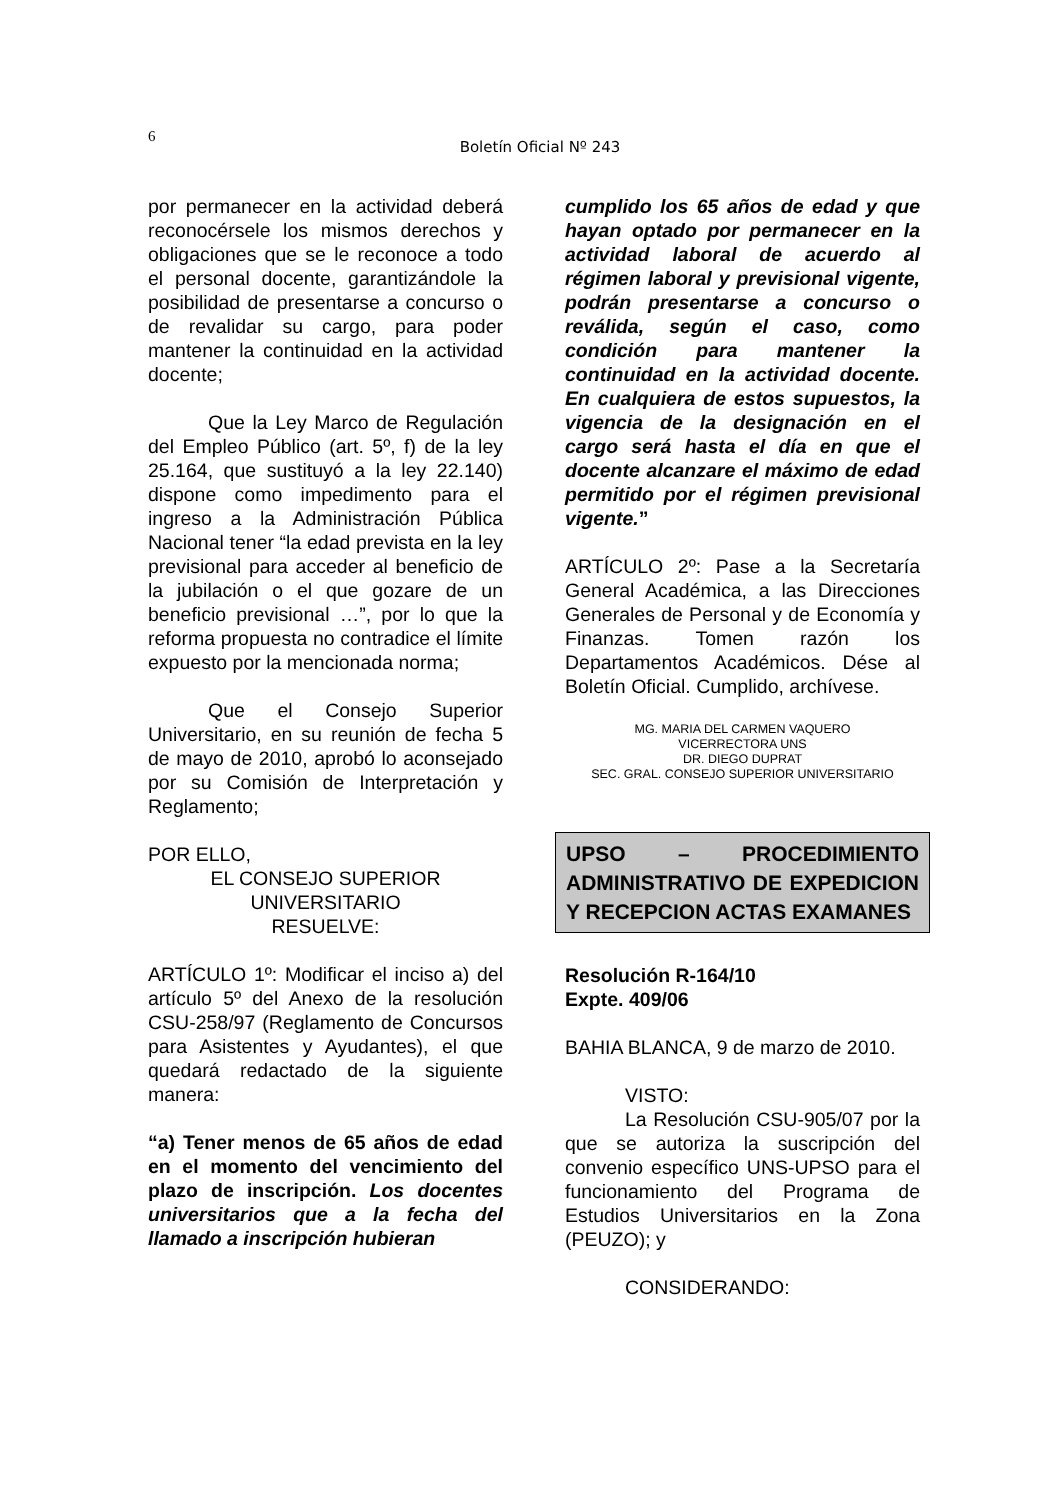6
Boletín Oficial Nº 243
por permanecer en la actividad deberá reconocérsele los mismos derechos y obligaciones que se le reconoce a todo el personal docente, garantizándole la posibilidad de presentarse a concurso o de revalidar su cargo, para poder mantener la continuidad en la actividad docente;
Que la Ley Marco de Regulación del Empleo Público (art. 5º, f) de la ley 25.164, que sustituyó a la ley 22.140) dispone como impedimento para el ingreso a la Administración Pública Nacional tener “la edad prevista en la ley previsional para acceder al beneficio de la jubilación o el que gozare de un beneficio previsional …”, por lo que la reforma propuesta no contradice el límite expuesto por la mencionada norma;
Que el Consejo Superior Universitario, en su reunión de fecha 5 de mayo de 2010, aprobó lo aconsejado por su Comisión de Interpretación y Reglamento;
POR ELLO,
EL CONSEJO SUPERIOR
UNIVERSITARIO
RESUELVE:
ARTÍCULO 1º: Modificar el inciso a) del artículo 5º del Anexo de la resolución CSU-258/97 (Reglamento de Concursos para Asistentes y Ayudantes), el que quedará redactado de la siguiente manera:
“a) Tener menos de 65 años de edad en el momento del vencimiento del plazo de inscripción. Los docentes universitarios que a la fecha del llamado a inscripción hubieran
cumplido los 65 años de edad y que hayan optado por permanecer en la actividad laboral de acuerdo al régimen laboral y previsional vigente, podrán presentarse a concurso o reválida, según el caso, como condición para mantener la continuidad en la actividad docente. En cualquiera de estos supuestos, la vigencia de la designación en el cargo será hasta el día en que el docente alcanzare el máximo de edad permitido por el régimen previsional vigente.”
ARTÍCULO 2º: Pase a la Secretaría General Académica, a las Direcciones Generales de Personal y de Economía y Finanzas. Tomen razón los Departamentos Académicos. Dése al Boletín Oficial. Cumplido, archívese.
MG. MARIA DEL CARMEN VAQUERO
VICERRECTORA UNS
DR. DIEGO DUPRAT
SEC. GRAL. CONSEJO SUPERIOR UNIVERSITARIO
UPSO – PROCEDIMIENTO ADMINISTRATIVO DE EXPEDICION Y RECEPCION ACTAS EXAMANES
Resolución R-164/10
Expte. 409/06
BAHIA BLANCA, 9 de marzo de 2010.
VISTO:
La Resolución CSU-905/07 por la que se autoriza la suscripción del convenio específico UNS-UPSO para el funcionamiento del Programa de Estudios Universitarios en la Zona (PEUZO); y
CONSIDERANDO: